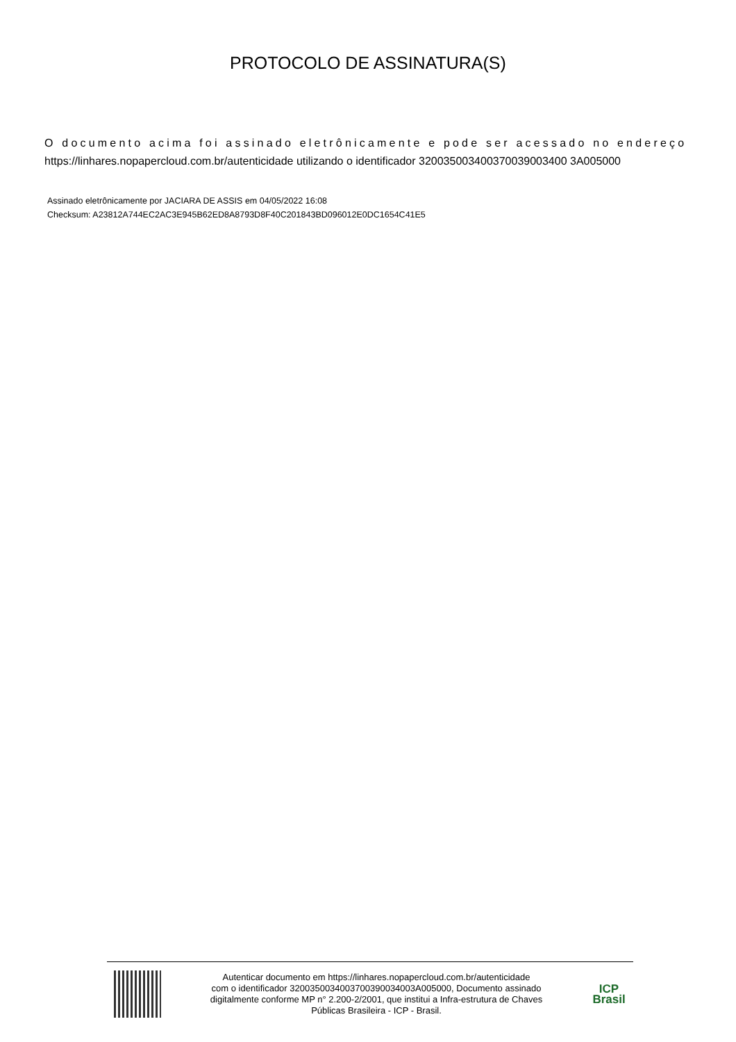PROTOCOLO DE ASSINATURA(S)
O documento acima foi assinado eletrônicamente e pode ser acessado no endereço
https://linhares.nopapercloud.com.br/autenticidade utilizando o identificador 320035003400370039003400 3A005000
Assinado eletrônicamente por JACIARA DE ASSIS em 04/05/2022 16:08
Checksum: A23812A744EC2AC3E945B62ED8A8793D8F40C201843BD096012E0DC1654C41E5
Autenticar documento em https://linhares.nopapercloud.com.br/autenticidade
com o identificador 3200350034003700390034003A005000, Documento assinado
digitalmente conforme MP n° 2.200-2/2001, que institui a Infra-estrutura de Chaves
Públicas Brasileira - ICP - Brasil.
ICP
Brasil